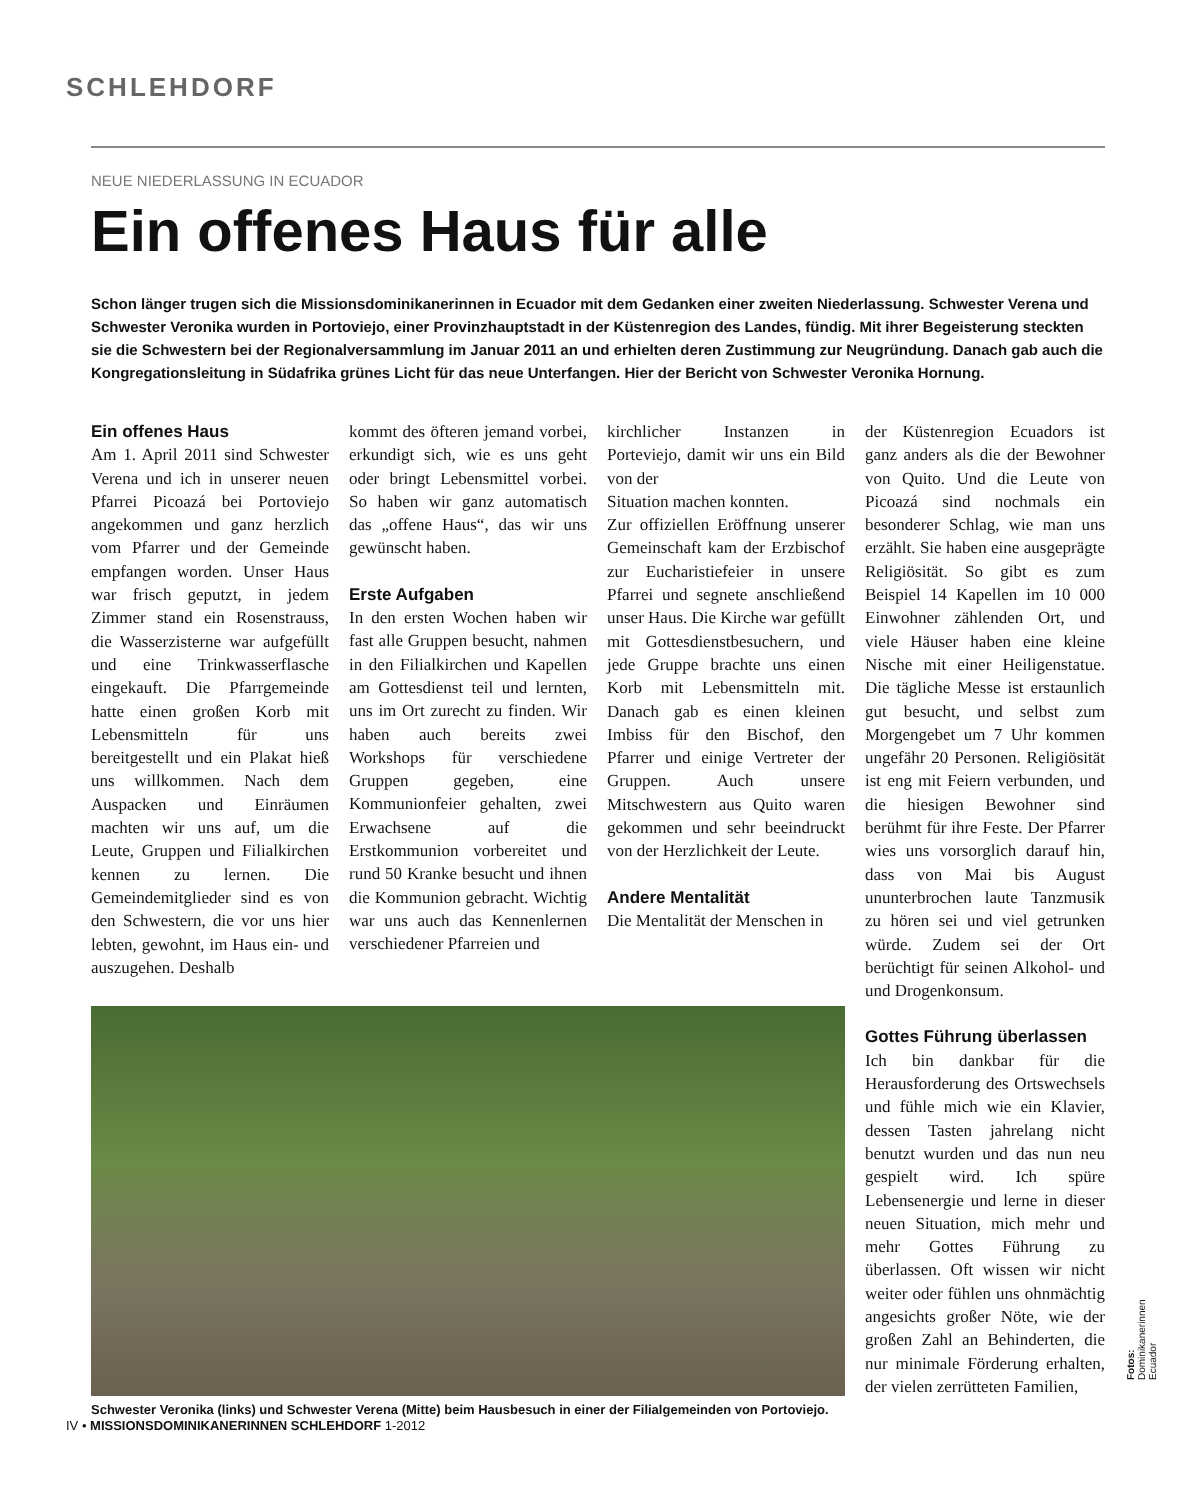SCHLEHDORF
NEUE NIEDERLASSUNG IN ECUADOR
Ein offenes Haus für alle
Schon länger trugen sich die Missionsdominikanerinnen in Ecuador mit dem Gedanken einer zweiten Niederlassung. Schwester Verena und Schwester Veronika wurden in Portoviejo, einer Provinzhauptstadt in der Küstenregion des Landes, fündig. Mit ihrer Begeisterung steckten sie die Schwestern bei der Regionalversammlung im Januar 2011 an und erhielten deren Zustimmung zur Neugründung. Danach gab auch die Kongregationsleitung in Südafrika grünes Licht für das neue Unterfangen. Hier der Bericht von Schwester Veronika Hornung.
Ein offenes Haus
Am 1. April 2011 sind Schwester Verena und ich in unserer neuen Pfarrei Picoazá bei Portoviejo angekommen und ganz herzlich vom Pfarrer und der Gemeinde empfangen worden. Unser Haus war frisch geputzt, in jedem Zimmer stand ein Rosenstrauss, die Wasserzisterne war aufgefüllt und eine Trinkwasserflasche eingekauft. Die Pfarrgemeinde hatte einen großen Korb mit Lebensmitteln für uns bereitgestellt und ein Plakat hieß uns willkommen. Nach dem Auspacken und Einräumen machten wir uns auf, um die Leute, Gruppen und Filialkirchen kennen zu lernen. Die Gemeindemitglieder sind es von den Schwestern, die vor uns hier lebten, gewohnt, im Haus ein- und auszugehen. Deshalb
kommt des öfteren jemand vorbei, erkundigt sich, wie es uns geht oder bringt Lebensmittel vorbei. So haben wir ganz automatisch das „offene Haus“, das wir uns gewünscht haben.
Erste Aufgaben
In den ersten Wochen haben wir fast alle Gruppen besucht, nahmen in den Filialkirchen und Kapellen am Gottesdienst teil und lernten, uns im Ort zurecht zu finden. Wir haben auch bereits zwei Workshops für verschiedene Gruppen gegeben, eine Kommunionfeier gehalten, zwei Erwachsene auf die Erstkommunion vorbereitet und rund 50 Kranke besucht und ihnen die Kommunion gebracht. Wichtig war uns auch das Kennenlernen verschiedener Pfarreien und
kirchlicher Instanzen in Porteviejo, damit wir uns ein Bild von der
Situation machen konnten.
Zur offiziellen Eröffnung unserer Gemeinschaft kam der Erzbischof zur Eucharistiefeier in unsere Pfarrei und segnete anschließend unser Haus. Die Kirche war gefüllt mit Gottesdienstbesuchern, und jede Gruppe brachte uns einen Korb mit Lebensmitteln mit. Danach gab es einen kleinen Imbiss für den Bischof, den Pfarrer und einige Vertreter der Gruppen. Auch unsere Mitschwestern aus Quito waren gekommen und sehr beeindruckt von der Herzlichkeit der Leute.
Andere Mentalität
Die Mentalität der Menschen in
der Küstenregion Ecuadors ist ganz anders als die der Bewohner von Quito. Und die Leute von Picoazá sind nochmals ein besonderer Schlag, wie man uns erzählt. Sie haben eine ausgeprägte Religiösität. So gibt es zum Beispiel 14 Kapellen im 10 000 Einwohner zählenden Ort, und viele Häuser haben eine kleine Nische mit einer Heiligenstatue. Die tägliche Messe ist erstaunlich gut besucht, und selbst zum Morgengebet um 7 Uhr kommen ungefähr 20 Personen. Religiösität ist eng mit Feiern verbunden, und die hiesigen Bewohner sind berühmt für ihre Feste. Der Pfarrer wies uns vorsorglich darauf hin, dass von Mai bis August ununterbrochen laute Tanzmusik zu hören sei und viel getrunken würde. Zudem sei der Ort berüchtigt für seinen Alkohol- und und Drogenkonsum.
Gottes Führung überlassen
Ich bin dankbar für die Herausforderung des Ortswechsels und fühle mich wie ein Klavier, dessen Tasten jahrelang nicht benutzt wurden und das nun neu gespielt wird. Ich spüre Lebensenergie und lerne in dieser neuen Situation, mich mehr und mehr Gottes Führung zu überlassen. Oft wissen wir nicht weiter oder fühlen uns ohnmächtig angesichts großer Nöte, wie der großen Zahl an Behinderten, die nur minimale Förderung erhalten, der vielen zerrütteten Familien,
Schwester Veronika (links) und Schwester Verena (Mitte) beim Hausbesuch in einer der Filialgemeinden von Portoviejo.
Fotos: Dominikanerinnen Ecuador
IV • MISSIONSDOMINIKANERINNEN SCHLEHDORF 1-2012